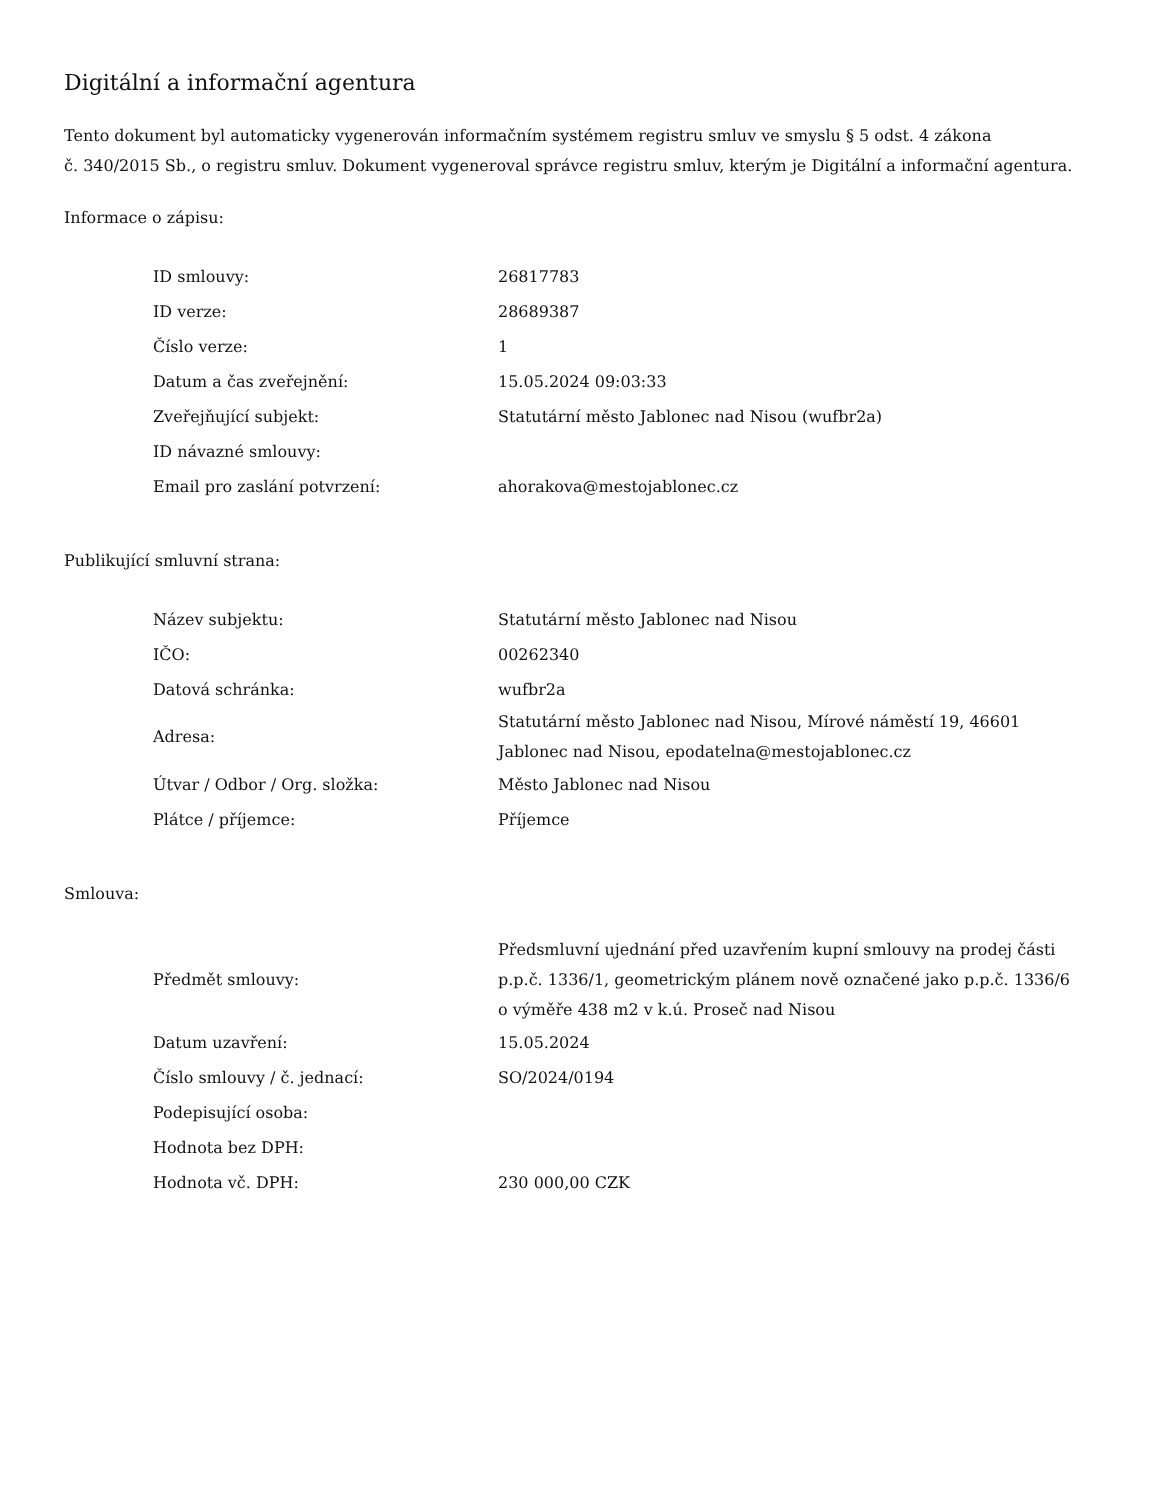Digitální a informační agentura
Tento dokument byl automaticky vygenerován informačním systémem registru smluv ve smyslu § 5 odst. 4 zákona
č. 340/2015 Sb., o registru smluv. Dokument vygeneroval správce registru smluv, kterým je Digitální a informační agentura.
Informace o zápisu:
| ID smlouvy: | 26817783 |
| ID verze: | 28689387 |
| Číslo verze: | 1 |
| Datum a čas zveřejnění: | 15.05.2024 09:03:33 |
| Zveřejňující subjekt: | Statutární město Jablonec nad Nisou (wufbr2a) |
| ID návazné smlouvy: | |
| Email pro zaslání potvrzení: | ahorakova@mestojablonec.cz |
Publikující smluvní strana:
| Název subjektu: | Statutární město Jablonec nad Nisou |
| IČO: | 00262340 |
| Datová schránka: | wufbr2a |
| Adresa: | Statutární město Jablonec nad Nisou, Mírové náměstí 19, 46601 Jablonec nad Nisou, epodatelna@mestojablonec.cz |
| Útvar / Odbor / Org. složka: | Město Jablonec nad Nisou |
| Plátce / příjemce: | Příjemce |
Smlouva:
| Předmět smlouvy: | Předsmluvní ujednání před uzavřením kupní smlouvy na prodej části p.p.č. 1336/1, geometrickým plánem nově označené jako p.p.č. 1336/6 o výměře 438 m2 v k.ú. Proseč nad Nisou |
| Datum uzavření: | 15.05.2024 |
| Číslo smlouvy / č. jednací: | SO/2024/0194 |
| Podepisující osoba: | |
| Hodnota bez DPH: | |
| Hodnota vč. DPH: | 230 000,00 CZK |